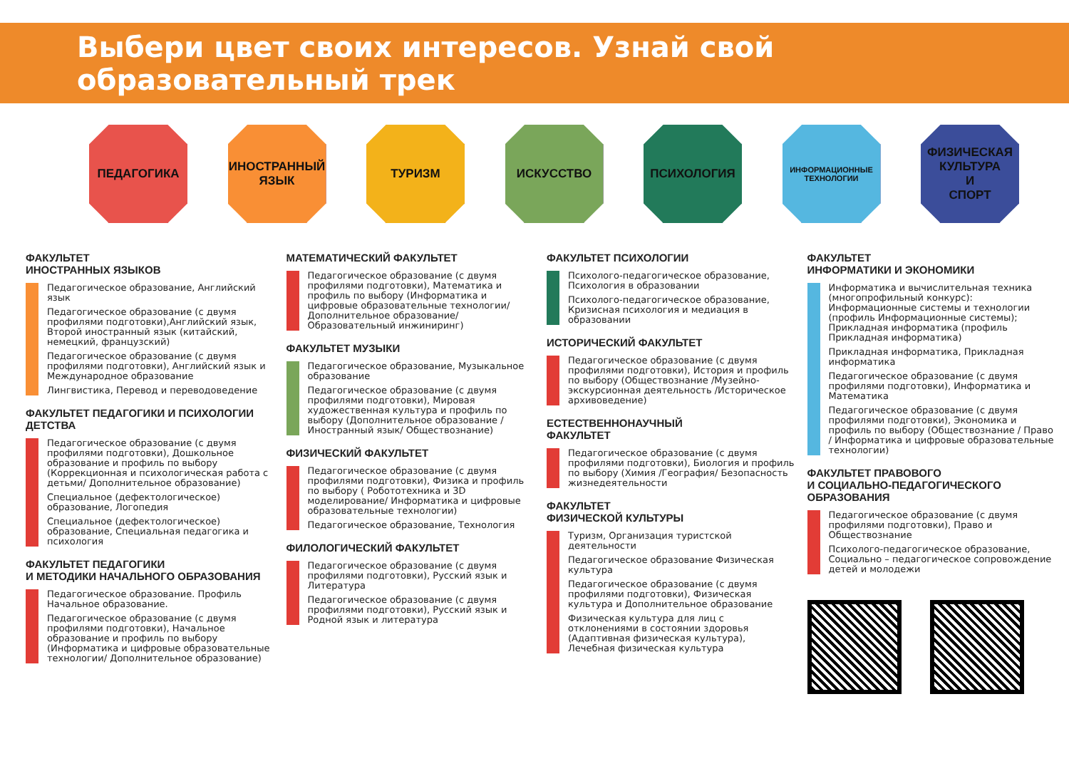Выбери цвет своих интересов. Узнай свой образовательный трек
ПЕДАГОГИКА ИНОСТРАННЫЙ
ЯЗЫК
ТУРИЗМ ИСКУССТВО ПСИХОЛОГИЯ
ИНФОРМАЦИОННЫЕ
ТЕХНОЛОГИИ
ФИЗИЧЕСКАЯ
КУЛЬТУРА
И
СПОРТ
ФАКУЛЬТЕТ
ИНОСТРАННЫХ ЯЗЫКОВ
Педагогическое образование, Английский язык
Педагогическое образование (с двумя профилями подготовки),Английский язык, Второй иностранный язык (китайский, немецкий, французский)
Педагогическое образование (с двумя профилями подготовки), Английский язык и Международное образование
Лингвистика, Перевод и переводоведение
ФАКУЛЬТЕТ ПЕДАГОГИКИ И ПСИХОЛОГИИ ДЕТСТВА
Педагогическое образование (с двумя профилями подготовки), Дошкольное образование и профиль по выбору (Коррекционная и психологическая работа с детьми/ Дополнительное образование)
Специальное (дефектологическое) образование, Логопедия
Специальное (дефектологическое) образование, Специальная педагогика и психология
ФАКУЛЬТЕТ ПЕДАГОГИКИ
И МЕТОДИКИ НАЧАЛЬНОГО ОБРАЗОВАНИЯ
Педагогическое образование. Профиль Начальное образование.
Педагогическое образование (с двумя профилями подготовки), Начальное образование и профиль по выбору (Информатика и цифровые образовательные технологии/ Дополнительное образование)
МАТЕМАТИЧЕСКИЙ ФАКУЛЬТЕТ
Педагогическое образование (с двумя профилями подготовки), Математика и профиль по выбору (Информатика и цифровые образовательные технологии/ Дополнительное образование/ Образовательный инжиниринг)
ФАКУЛЬТЕТ МУЗЫКИ
Педагогическое образование, Музыкальное образование
Педагогическое образование (с двумя профилями подготовки), Мировая художественная культура и профиль по выбору (Дополнительное образование / Иностранный язык/ Обществознание)
ФИЗИЧЕСКИЙ ФАКУЛЬТЕТ
Педагогическое образование (с двумя профилями подготовки), Физика и профиль по выбору ( Робототехника и 3D моделирование/ Информатика и цифровые образовательные технологии)
Педагогическое образование, Технология
ФИЛОЛОГИЧЕСКИЙ ФАКУЛЬТЕТ
Педагогическое образование (с двумя профилями подготовки), Русский язык и Литература
Педагогическое образование (с двумя профилями подготовки), Русский язык и Родной язык и литература
ФАКУЛЬТЕТ ПСИХОЛОГИИ
Психолого-педагогическое образование, Психология в образовании
Психолого-педагогическое образование, Кризисная психология и медиация в образовании
ИСТОРИЧЕСКИЙ ФАКУЛЬТЕТ
Педагогическое образование (с двумя профилями подготовки), История и профиль по выбору (Обществознание /Музейно-экскурсионная деятельность /Историческое архивоведение)
ЕСТЕСТВЕННОНАУЧНЫЙ
ФАКУЛЬТЕТ
Педагогическое образование (с двумя профилями подготовки), Биология и профиль по выбору (Химия /География/ Безопасность жизнедеятельности
ФАКУЛЬТЕТ
ФИЗИЧЕСКОЙ КУЛЬТУРЫ
Туризм, Организация туристской деятельности
Педагогическое образование Физическая культура
Педагогическое образование (с двумя профилями подготовки), Физическая культура и Дополнительное образование
Физическая культура для лиц с отклонениями в состоянии здоровья (Адаптивная физическая культура), Лечебная физическая культура
ФАКУЛЬТЕТ
ИНФОРМАТИКИ И ЭКОНОМИКИ
Информатика и вычислительная техника (многопрофильный конкурс): Информационные системы и технологии (профиль Информационные системы); Прикладная информатика (профиль Прикладная информатика)
Прикладная информатика, Прикладная информатика
Педагогическое образование (с двумя профилями подготовки), Информатика и Математика
Педагогическое образование (с двумя профилями подготовки), Экономика и профиль по выбору (Обществознание / Право / Информатика и цифровые образовательные технологии)
ФАКУЛЬТЕТ ПРАВОВОГО
И СОЦИАЛЬНО-ПЕДАГОГИЧЕСКОГО
ОБРАЗОВАНИЯ
Педагогическое образование (с двумя профилями подготовки), Право и Обществознание
Психолого-педагогическое образование, Социально – педагогическое сопровождение детей и молодежи